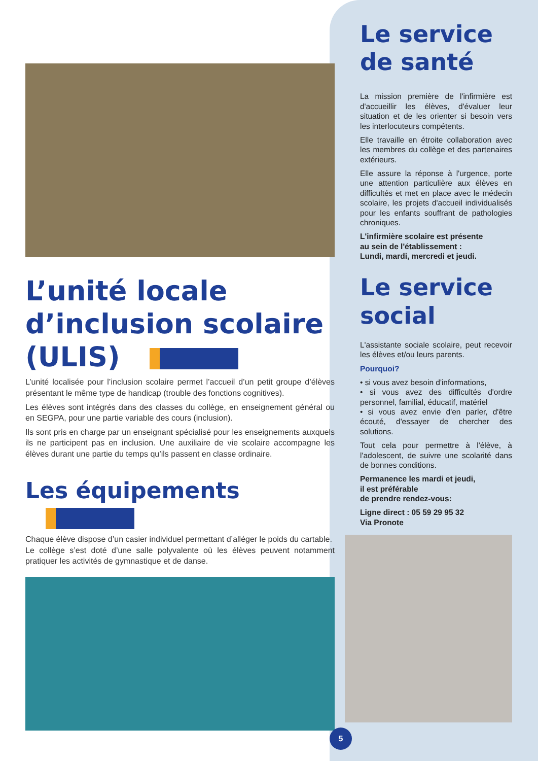L’unité locale d’inclusion scolaire (ULIS)
L’unité localisée pour l’inclusion scolaire permet l’accueil d’un petit groupe d’élèves présentant le même type de handicap (trouble des fonctions cognitives).
Les élèves sont intégrés dans des classes du collège, en enseignement général ou en SEGPA, pour une partie variable des cours (inclusion).
Ils sont pris en charge par un enseignant spécialisé pour les enseignements auxquels ils ne participent pas en inclusion. Une auxiliaire de vie scolaire accompagne les élèves durant une partie du temps qu’ils passent en classe ordinaire.
Les équipements
Chaque élève dispose d’un casier individuel permettant d’alléger le poids du cartable.
Le collège s’est doté d’une salle polyvalente où les élèves peuvent notamment pratiquer les activités de gymnastique et de danse.
Le service de santé
La mission première de l'infirmière est d'accueillir les élèves, d'évaluer leur situation et de les orienter si besoin vers les interlocuteurs compétents.
Elle travaille en étroite collaboration avec les membres du collège et des partenaires extérieurs.
Elle assure la réponse à l'urgence, porte une attention particulière aux élèves en difficultés et met en place avec le médecin scolaire, les projets d'accueil individualisés pour les enfants souffrant de pathologies chroniques.
L'infirmière scolaire est présente
au sein de l'établissement :
Lundi, mardi, mercredi et jeudi.
Le service social
L'assistante sociale scolaire, peut recevoir les élèves et/ou leurs parents.
Pourquoi?
• si vous avez besoin d'informations,
• si vous avez des difficultés d'ordre personnel, familial, éducatif, matériel
• si vous avez envie d'en parler, d'être écouté, d'essayer de chercher des solutions.
Tout cela pour permettre à l'élève, à l'adolescent, de suivre une scolarité dans de bonnes conditions.
Permanence les mardi et jeudi,
il est préférable
de prendre rendez-vous:
Ligne direct : 05 59 29 95 32
Via Pronote
5